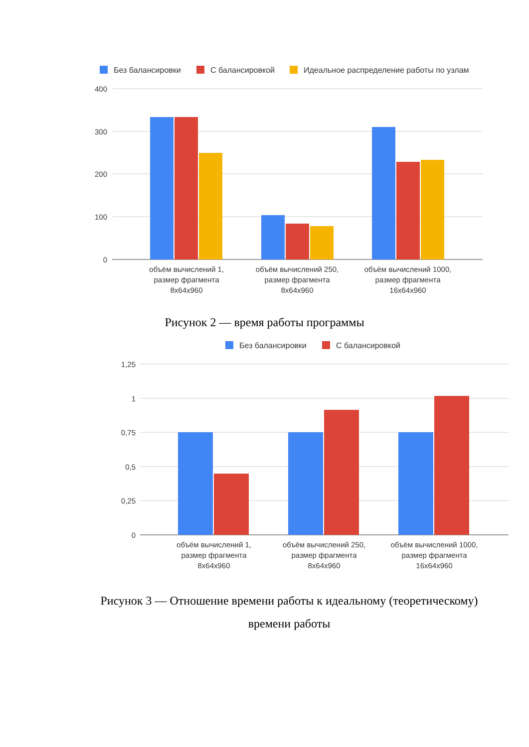Без балансировки
С балансировкой
Идеальное распределение работы по узлам
400
300
200
100
0
объём вычислений 1,
размер фрагмента
8x64x960
объём вычислений 250,
размер фрагмента
8x64x960
объём вычислений 1000,
размер фрагмента
16x64x960
Рисунок 2 — время работы программы
Без балансировки
С балансировкой
1,25
1
0,75
0,5
0,25
0
объём вычислений 1,
размер фрагмента
8x64x960
объём вычислений 250,
размер фрагмента
8x64x960
объём вычислений 1000,
размер фрагмента
16x64x960
Рисунок 3 — Отношение времени работы к идеальному (теоретическому)
времени работы